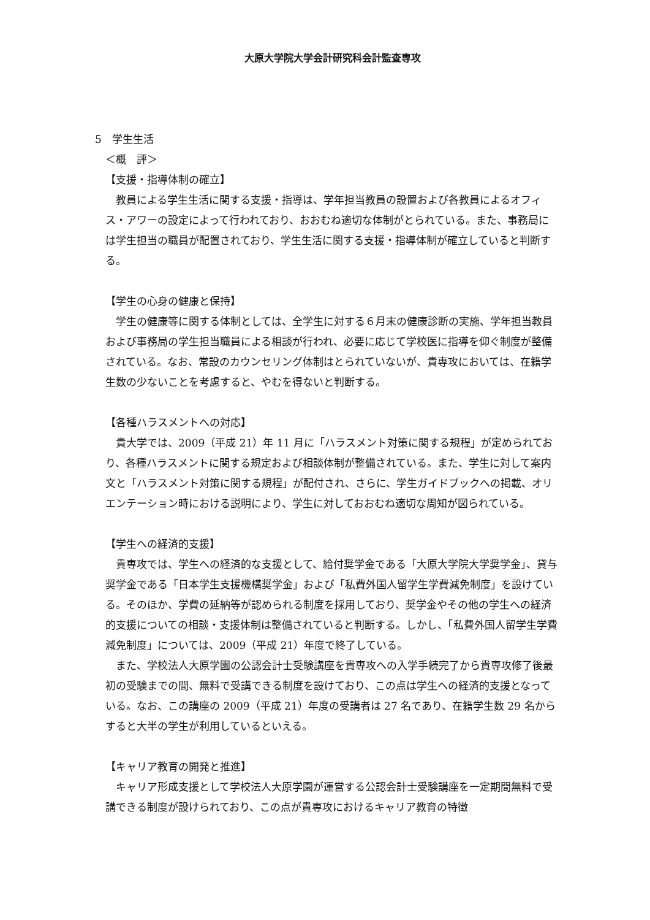大原大学院大学会計研究科会計監査専攻
5　学生生活
＜概　評＞
【支援・指導体制の確立】
教員による学生生活に関する支援・指導は、学年担当教員の設置および各教員によるオフィス・アワーの設定によって行われており、おおむね適切な体制がとられている。また、事務局には学生担当の職員が配置されており、学生生活に関する支援・指導体制が確立していると判断する。
【学生の心身の健康と保持】
学生の健康等に関する体制としては、全学生に対する６月末の健康診断の実施、学年担当教員および事務局の学生担当職員による相談が行われ、必要に応じて学校医に指導を仰ぐ制度が整備されている。なお、常設のカウンセリング体制はとられていないが、貴専攻においては、在籍学生数の少ないことを考慮すると、やむを得ないと判断する。
【各種ハラスメントへの対応】
貴大学では、2009（平成 21）年 11 月に「ハラスメント対策に関する規程」が定められており、各種ハラスメントに関する規定および相談体制が整備されている。また、学生に対して案内文と「ハラスメント対策に関する規程」が配付され、さらに、学生ガイドブックへの掲載、オリエンテーション時における説明により、学生に対しておおむね適切な周知が図られている。
【学生への経済的支援】
貴専攻では、学生への経済的な支援として、給付奨学金である「大原大学院大学奨学金」、貸与奨学金である「日本学生支援機構奨学金」および「私費外国人留学生学費減免制度」を設けている。そのほか、学費の延納等が認められる制度を採用しており、奨学金やその他の学生への経済的支援についての相談・支援体制は整備されていると判断する。しかし、「私費外国人留学生学費減免制度」については、2009（平成 21）年度で終了している。
また、学校法人大原学園の公認会計士受験講座を貴専攻への入学手続完了から貴専攻修了後最初の受験までの間、無料で受講できる制度を設けており、この点は学生への経済的支援となっている。なお、この講座の 2009（平成 21）年度の受講者は 27 名であり、在籍学生数 29 名からすると大半の学生が利用しているといえる。
【キャリア教育の開発と推進】
キャリア形成支援として学校法人大原学園が運営する公認会計士受験講座を一定期間無料で受講できる制度が設けられており、この点が貴専攻におけるキャリア教育の特徴